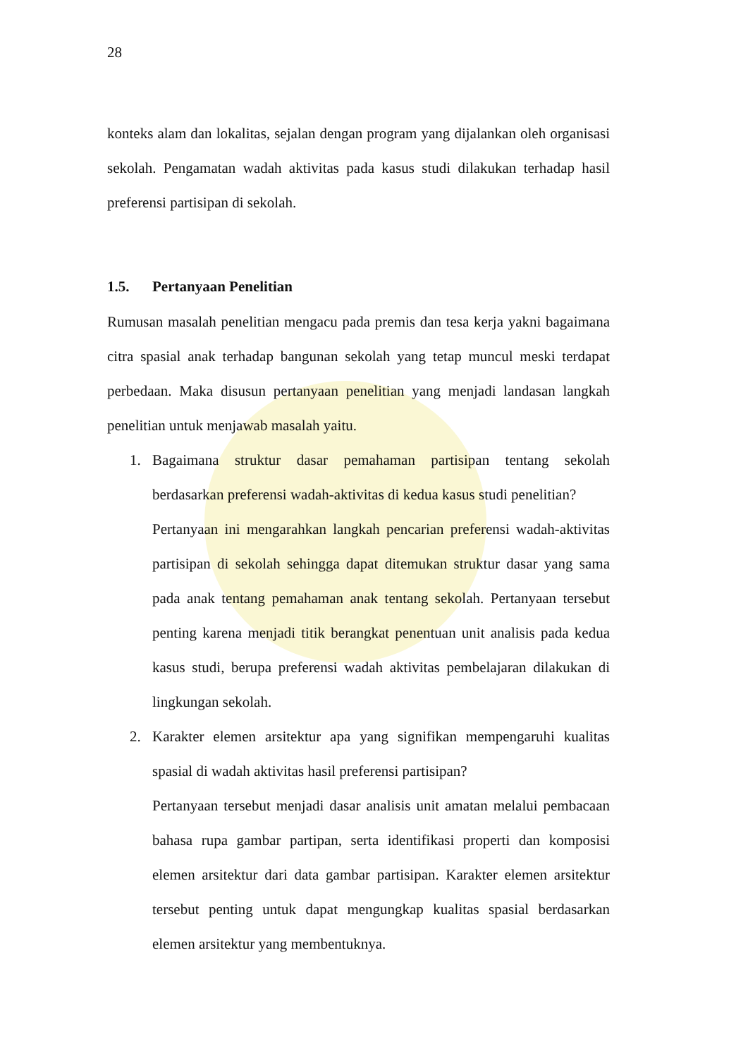28
konteks alam dan lokalitas, sejalan dengan program yang dijalankan oleh organisasi sekolah. Pengamatan wadah aktivitas pada kasus studi dilakukan terhadap hasil preferensi partisipan di sekolah.
1.5. Pertanyaan Penelitian
Rumusan masalah penelitian mengacu pada premis dan tesa kerja yakni bagaimana citra spasial anak terhadap bangunan sekolah yang tetap muncul meski terdapat perbedaan. Maka disusun pertanyaan penelitian yang menjadi landasan langkah penelitian untuk menjawab masalah yaitu.
1. Bagaimana struktur dasar pemahaman partisipan tentang sekolah berdasarkan preferensi wadah-aktivitas di kedua kasus studi penelitian?
Pertanyaan ini mengarahkan langkah pencarian preferensi wadah-aktivitas partisipan di sekolah sehingga dapat ditemukan struktur dasar yang sama pada anak tentang pemahaman anak tentang sekolah. Pertanyaan tersebut penting karena menjadi titik berangkat penentuan unit analisis pada kedua kasus studi, berupa preferensi wadah aktivitas pembelajaran dilakukan di lingkungan sekolah.
2. Karakter elemen arsitektur apa yang signifikan mempengaruhi kualitas spasial di wadah aktivitas hasil preferensi partisipan?
Pertanyaan tersebut menjadi dasar analisis unit amatan melalui pembacaan bahasa rupa gambar partipan, serta identifikasi properti dan komposisi elemen arsitektur dari data gambar partisipan. Karakter elemen arsitektur tersebut penting untuk dapat mengungkap kualitas spasial berdasarkan elemen arsitektur yang membentuknya.